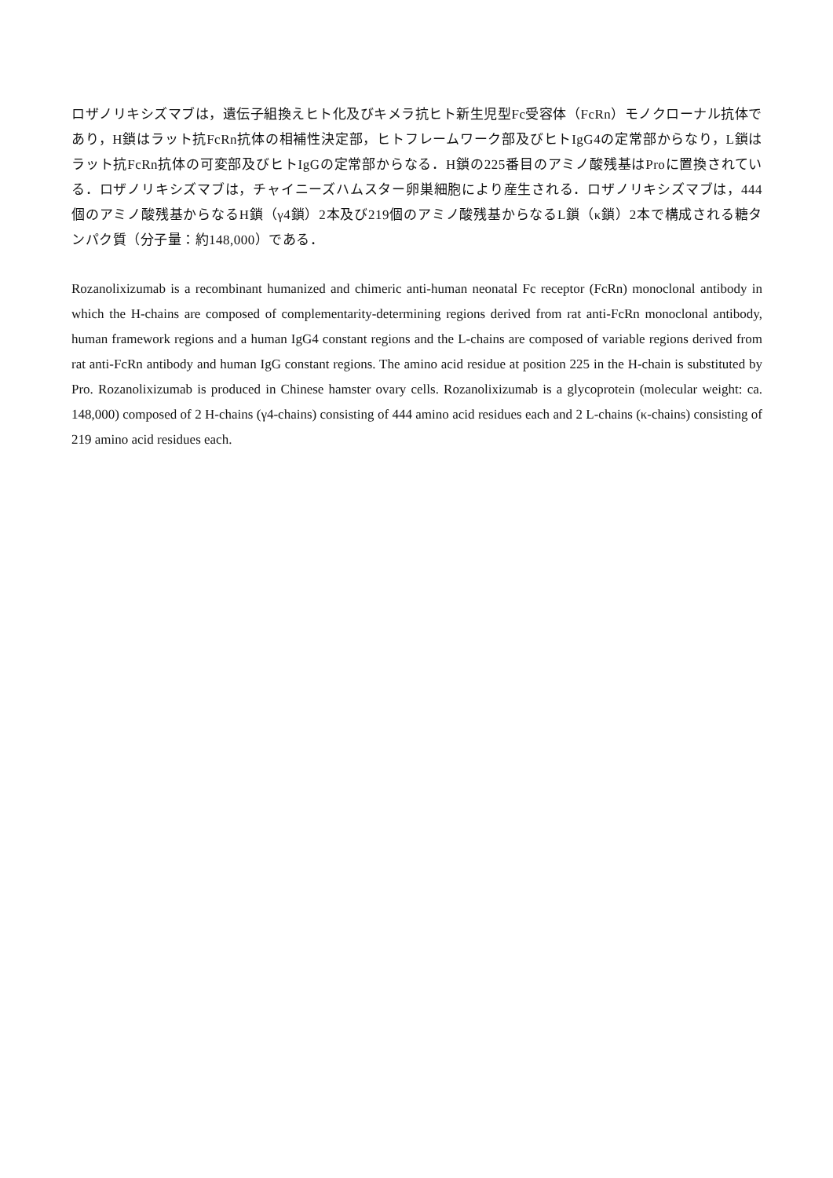ロザノリキシズマブは，遺伝子組換えヒト化及びキメラ抗ヒト新生児型Fc受容体（FcRn）モノクローナル抗体であり，H鎖はラット抗FcRn抗体の相補性決定部，ヒトフレームワーク部及びヒトIgG4の定常部からなり，L鎖はラット抗FcRn抗体の可変部及びヒトIgGの定常部からなる．H鎖の225番目のアミノ酸残基はProに置換されている．ロザノリキシズマブは，チャイニーズハムスター卵巣細胞により産生される．ロザノリキシズマブは，444 個のアミノ酸残基からなるH鎖（γ4鎖）2本及び219個のアミノ酸残基からなるL鎖（κ鎖）2本で構成される糖タンパク質（分子量：約148,000）である．
Rozanolixizumab is a recombinant humanized and chimeric anti-human neonatal Fc receptor (FcRn) monoclonal antibody in which the H-chains are composed of complementarity-determining regions derived from rat anti-FcRn monoclonal antibody, human framework regions and a human IgG4 constant regions and the L-chains are composed of variable regions derived from rat anti-FcRn antibody and human IgG constant regions. The amino acid residue at position 225 in the H-chain is substituted by Pro. Rozanolixizumab is produced in Chinese hamster ovary cells. Rozanolixizumab is a glycoprotein (molecular weight: ca. 148,000) composed of 2 H-chains (γ4-chains) consisting of 444 amino acid residues each and 2 L-chains (κ-chains) consisting of 219 amino acid residues each.